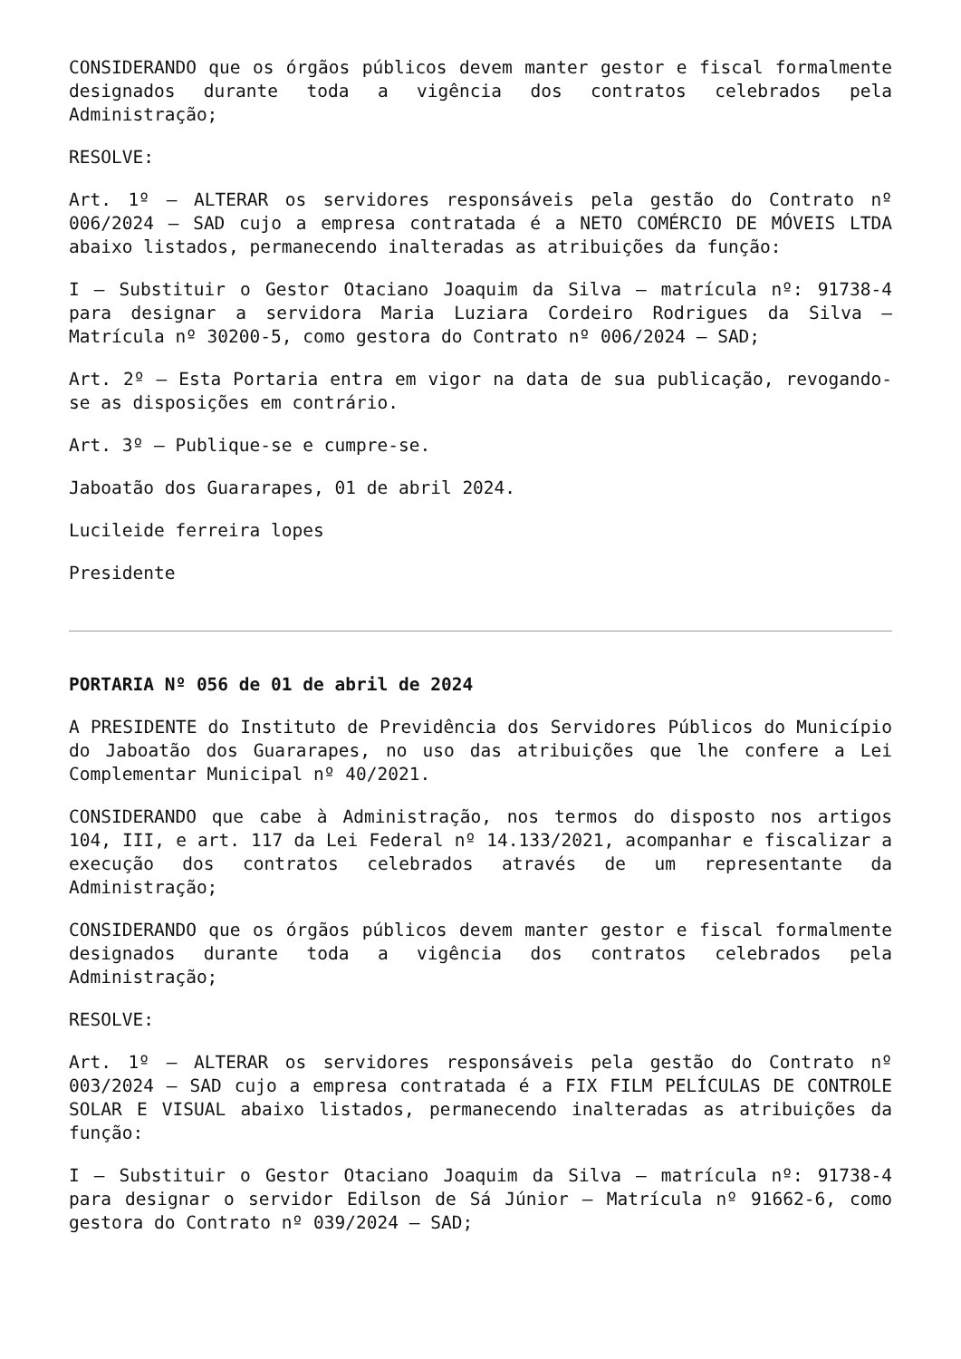CONSIDERANDO que os órgãos públicos devem manter gestor e fiscal formalmente designados durante toda a vigência dos contratos celebrados pela Administração;
RESOLVE:
Art. 1º – ALTERAR os servidores responsáveis pela gestão do Contrato nº 006/2024 – SAD cujo a empresa contratada é a NETO COMÉRCIO DE MÓVEIS LTDA abaixo listados, permanecendo inalteradas as atribuições da função:
I – Substituir o Gestor Otaciano Joaquim da Silva – matrícula nº: 91738-4 para designar a servidora Maria Luziara Cordeiro Rodrigues da Silva – Matrícula nº 30200-5, como gestora do Contrato nº 006/2024 – SAD;
Art. 2º – Esta Portaria entra em vigor na data de sua publicação, revogando-se as disposições em contrário.
Art. 3º – Publique-se e cumpre-se.
Jaboatão dos Guararapes, 01 de abril 2024.
Lucileide ferreira lopes
Presidente
PORTARIA Nº 056 de 01 de abril de 2024
A PRESIDENTE do Instituto de Previdência dos Servidores Públicos do Município do Jaboatão dos Guararapes, no uso das atribuições que lhe confere a Lei Complementar Municipal nº 40/2021.
CONSIDERANDO que cabe à Administração, nos termos do disposto nos artigos 104, III, e art. 117 da Lei Federal nº 14.133/2021, acompanhar e fiscalizar a execução dos contratos celebrados através de um representante da Administração;
CONSIDERANDO que os órgãos públicos devem manter gestor e fiscal formalmente designados durante toda a vigência dos contratos celebrados pela Administração;
RESOLVE:
Art. 1º – ALTERAR os servidores responsáveis pela gestão do Contrato nº 003/2024 – SAD cujo a empresa contratada é a FIX FILM PELÍCULAS DE CONTROLE SOLAR E VISUAL abaixo listados, permanecendo inalteradas as atribuições da função:
I – Substituir o Gestor Otaciano Joaquim da Silva – matrícula nº: 91738-4 para designar o servidor Edilson de Sá Júnior – Matrícula nº 91662-6, como gestora do Contrato nº 039/2024 – SAD;